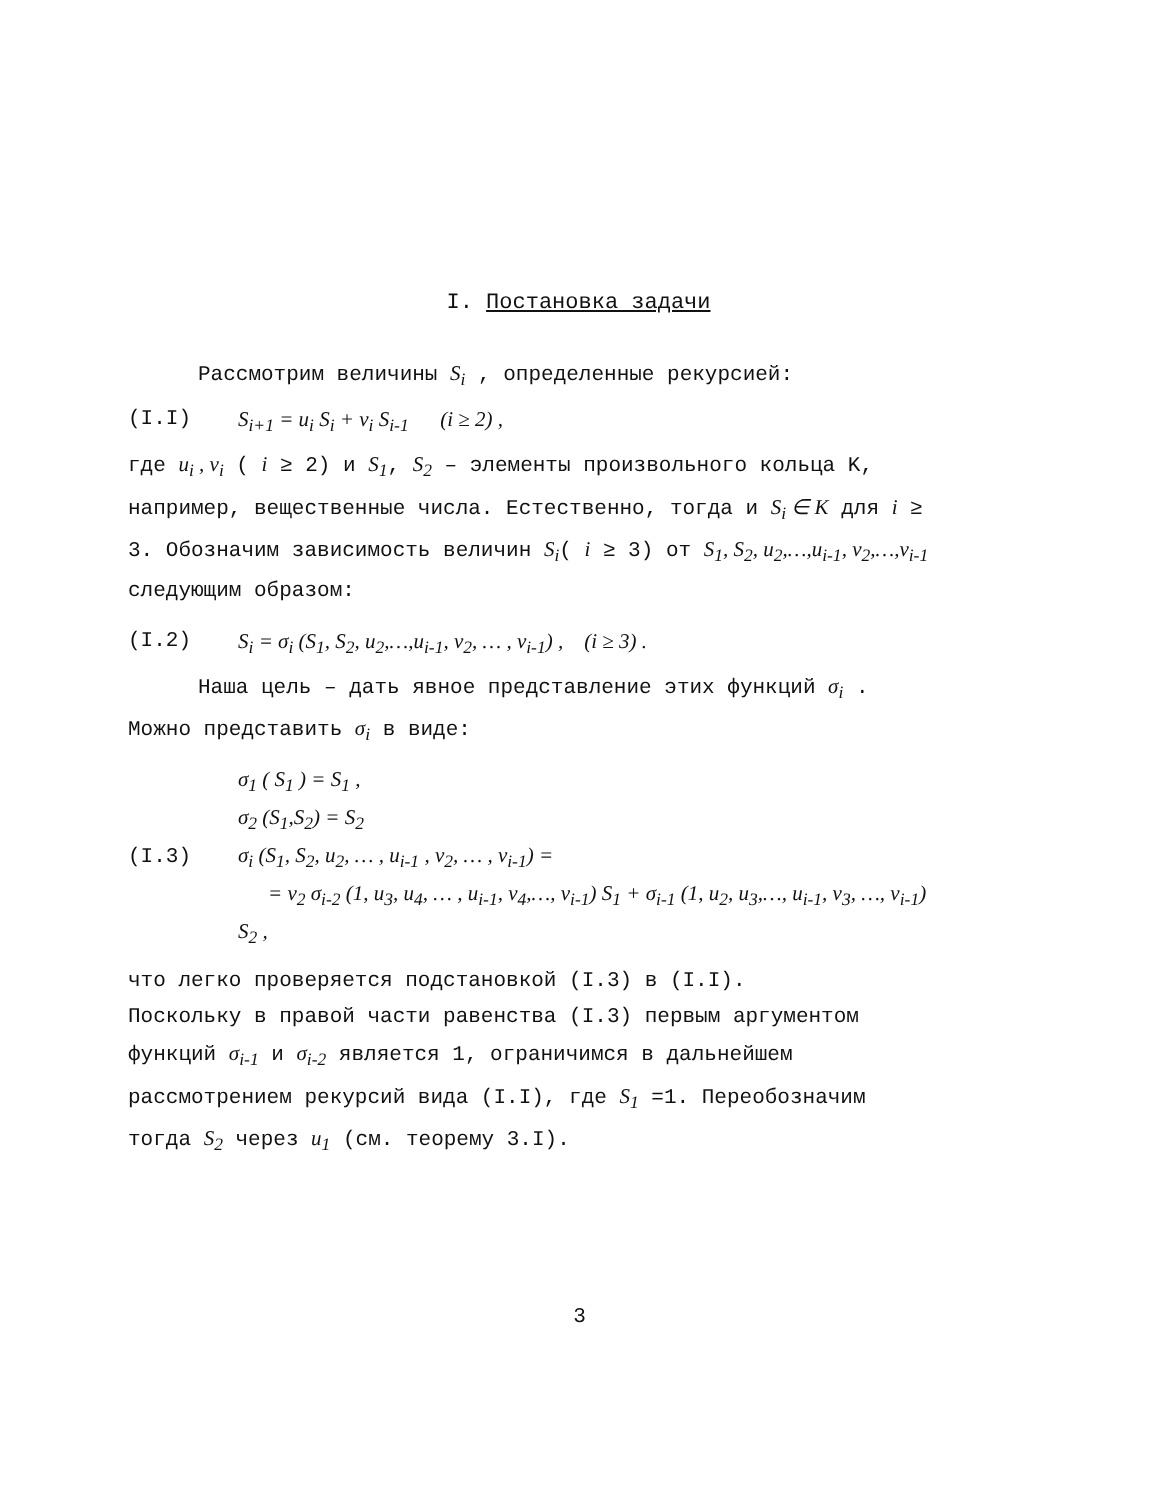I. Постановка задачи
Рассмотрим величины S<sub>i</sub> , определенные рекурсией:
(I.I) S<sub>i+1</sub> = u<sub>i</sub> S<sub>i</sub> + v<sub>i</sub> S<sub>i-1</sub> (i ≥ 2) ,
где u<sub>i</sub> , v<sub>i</sub> ( i ≥ 2) и S<sub>1</sub>, S<sub>2</sub> – элементы произвольного кольца K, например, вещественные числа. Естественно, тогда и S<sub>i</sub> ∈ K для i ≥ 3. Обозначим зависимость величин S<sub>i</sub>( i ≥ 3) от S<sub>1</sub>, S<sub>2</sub>, u<sub>2</sub>,…,u<sub>i-1</sub>, v<sub>2</sub>,…,v<sub>i-1</sub> следующим образом:
(I.2) S<sub>i</sub> = σ<sub>i</sub> (S<sub>1</sub>, S<sub>2</sub>, u<sub>2</sub>,…,u<sub>i-1</sub>, v<sub>2</sub>, … , v<sub>i-1</sub>) , (i ≥ 3) .
Наша цель – дать явное представление этих функций σ<sub>i</sub> . Можно представить σ<sub>i</sub> в виде:
σ<sub>1</sub> ( S<sub>1</sub> ) = S<sub>1</sub> ,
σ<sub>2</sub> (S<sub>1</sub>,S<sub>2</sub>) = S<sub>2</sub>
(I.3) σ<sub>i</sub> (S<sub>1</sub>, S<sub>2</sub>, u<sub>2</sub>, … , u<sub>i-1</sub> , v<sub>2</sub>, … , v<sub>i-1</sub>) =
= v<sub>2</sub> σ<sub>i-2</sub> (1, u<sub>3</sub>, u<sub>4</sub>, … , u<sub>i-1</sub>, v<sub>4</sub>,…, v<sub>i-1</sub>) S<sub>1</sub> + σ<sub>i-1</sub> (1, u<sub>2</sub>, u<sub>3</sub>,…, u<sub>i-1</sub>, v<sub>3</sub>, …, v<sub>i-1</sub>) S<sub>2</sub> ,
что легко проверяется подстановкой (I.3) в (I.I).
Поскольку в правой части равенства (I.3) первым аргументом функций σ<sub>i-1</sub> и σ<sub>i-2</sub> является 1, ограничимся в дальнейшем рассмотрением рекурсий вида (I.I), где S<sub>1</sub> =1. Переобозначим тогда S<sub>2</sub> через u<sub>1</sub> (см. теорему 3.I).
3